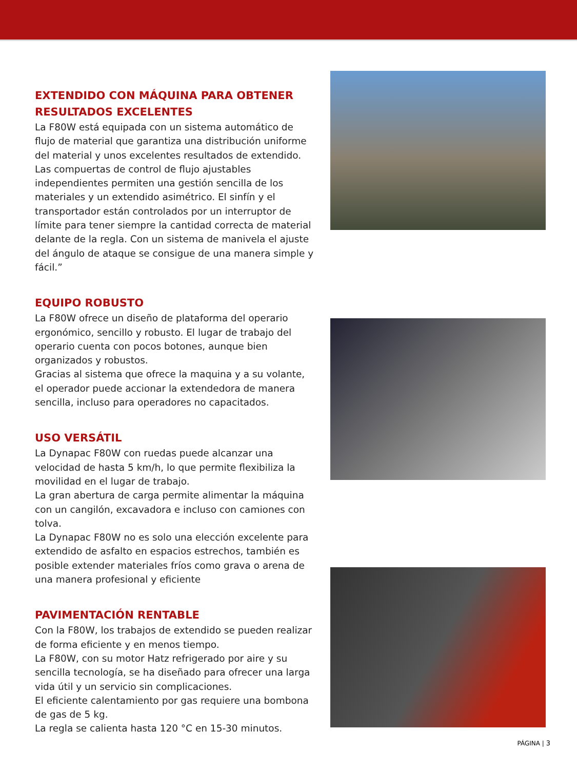EXTENDIDO CON MÁQUINA PARA OBTENER RESULTADOS EXCELENTES
La F80W está equipada con un sistema automático de flujo de material que garantiza una distribución uniforme del material y unos excelentes resultados de extendido. Las compuertas de control de flujo ajustables independientes permiten una gestión sencilla de los materiales y un extendido asimétrico. El sinfín y el transportador están controlados por un interruptor de límite para tener siempre la cantidad correcta de material delante de la regla. Con un sistema de manivela el ajuste del ángulo de ataque se consigue de una manera simple y fácil.”
EQUIPO ROBUSTO
La F80W ofrece un diseño de plataforma del operario ergonómico, sencillo y robusto. El lugar de trabajo del operario cuenta con pocos botones, aunque bien organizados y robustos.
Gracias al sistema que ofrece la maquina y a su volante, el operador puede accionar la extendedora de manera sencilla, incluso para operadores no capacitados.
USO VERSÁTIL
La Dynapac F80W con ruedas puede alcanzar una velocidad de hasta 5 km/h, lo que permite flexibiliza la movilidad en el lugar de trabajo.
La gran abertura de carga permite alimentar la máquina con un cangilón, excavadora e incluso con camiones con tolva.
La Dynapac F80W no es solo una elección excelente para extendido de asfalto en espacios estrechos, también es posible extender materiales fríos como grava o arena de una manera profesional y eficiente
PAVIMENTACIÓN RENTABLE
Con la F80W, los trabajos de extendido se pueden realizar de forma eficiente y en menos tiempo.
La F80W, con su motor Hatz refrigerado por aire y su sencilla tecnología, se ha diseñado para ofrecer una larga vida útil y un servicio sin complicaciones.
El eficiente calentamiento por gas requiere una bombona de gas de 5 kg.
La regla se calienta hasta 120 °C en 15-30 minutos.
PÁGINA | 3